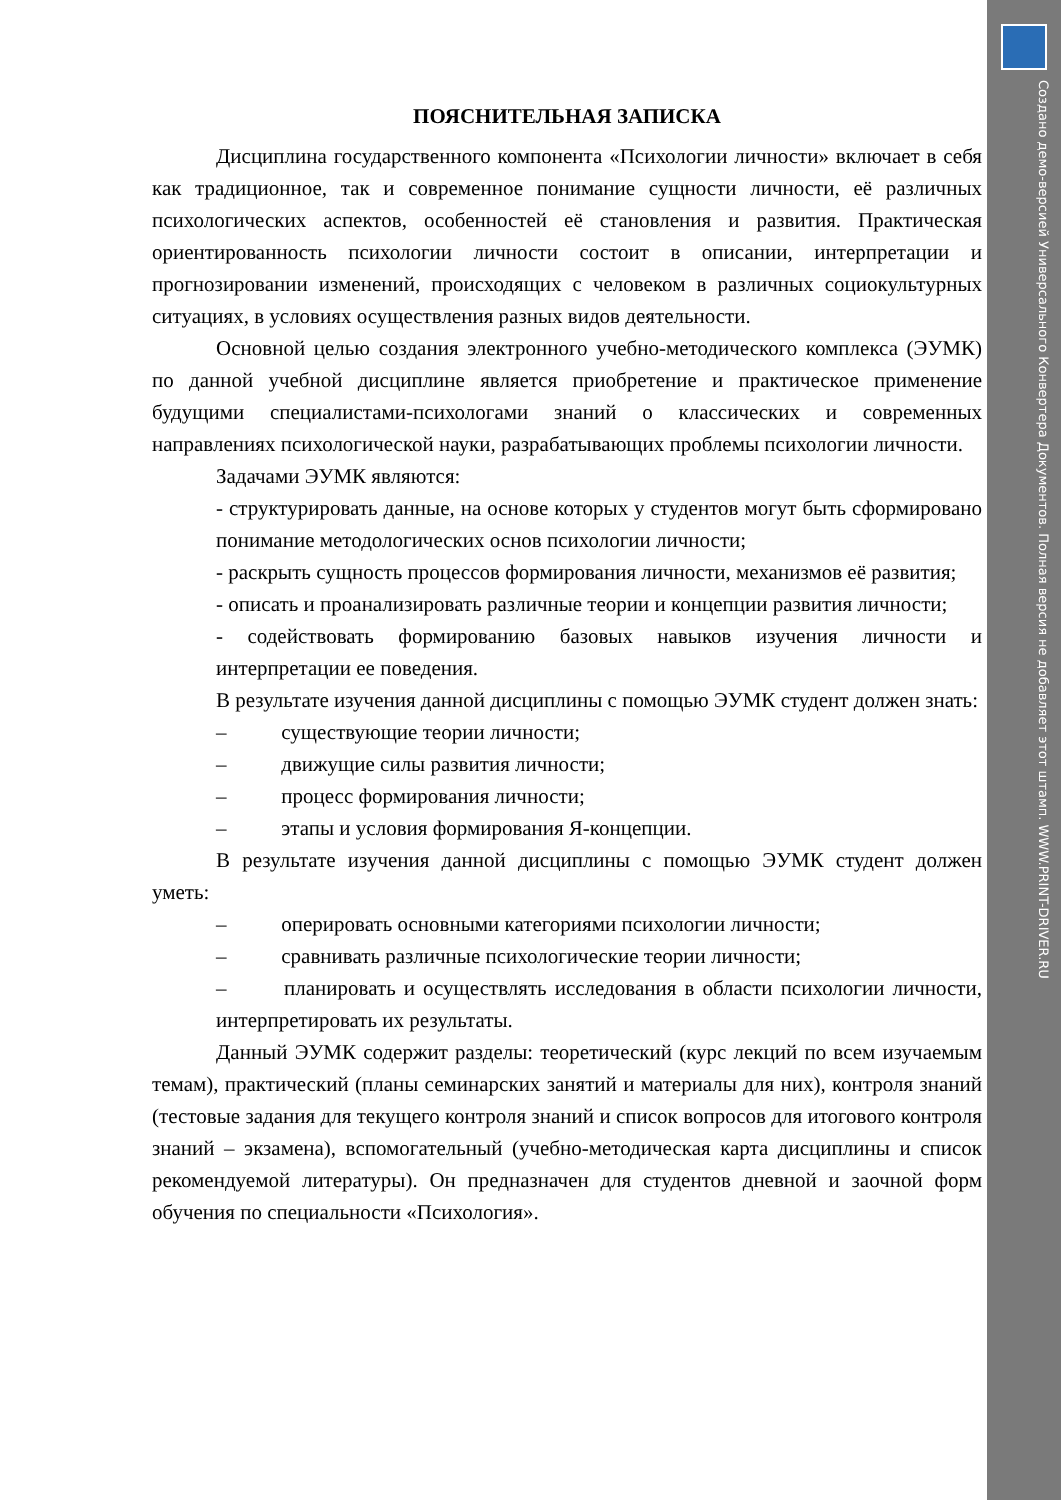Создано демо-версией Универсального Конвертера Документов. Полная версия не добавляет этот штамп. WWW.PRINT-DRIVER.RU
ПОЯСНИТЕЛЬНАЯ ЗАПИСКА
Дисциплина государственного компонента «Психологии личности» включает в себя как традиционное, так и современное понимание сущности личности, её различных психологических аспектов, особенностей её становления и развития. Практическая ориентированность психологии личности состоит в описании, интерпретации и прогнозировании изменений, происходящих с человеком в различных социокультурных ситуациях, в условиях осуществления разных видов деятельности.
Основной целью создания электронного учебно-методического комплекса (ЭУМК) по данной учебной дисциплине является приобретение и практическое применение будущими специалистами-психологами знаний о классических и современных направлениях психологической науки, разрабатывающих проблемы психологии личности.
Задачами ЭУМК являются:
- структурировать данные, на основе которых у студентов могут быть сформировано понимание методологических основ психологии личности;
- раскрыть сущность процессов формирования личности, механизмов её развития;
- описать и проанализировать различные теории и концепции развития личности;
- содействовать формированию базовых навыков изучения личности и интерпретации ее поведения.
В результате изучения данной дисциплины с помощью ЭУМК студент должен знать:
– существующие теории личности;
– движущие силы развития личности;
– процесс формирования личности;
– этапы и условия формирования Я-концепции.
В результате изучения данной дисциплины с помощью ЭУМК студент должен уметь:
– оперировать основными категориями психологии личности;
– сравнивать различные психологические теории личности;
– планировать и осуществлять исследования в области психологии личности, интерпретировать их результаты.
Данный ЭУМК содержит разделы: теоретический (курс лекций по всем изучаемым темам), практический (планы семинарских занятий и материалы для них), контроля знаний (тестовые задания для текущего контроля знаний и список вопросов для итогового контроля знаний – экзамена), вспомогательный (учебно-методическая карта дисциплины и список рекомендуемой литературы). Он предназначен для студентов дневной и заочной форм обучения по специальности «Психология».